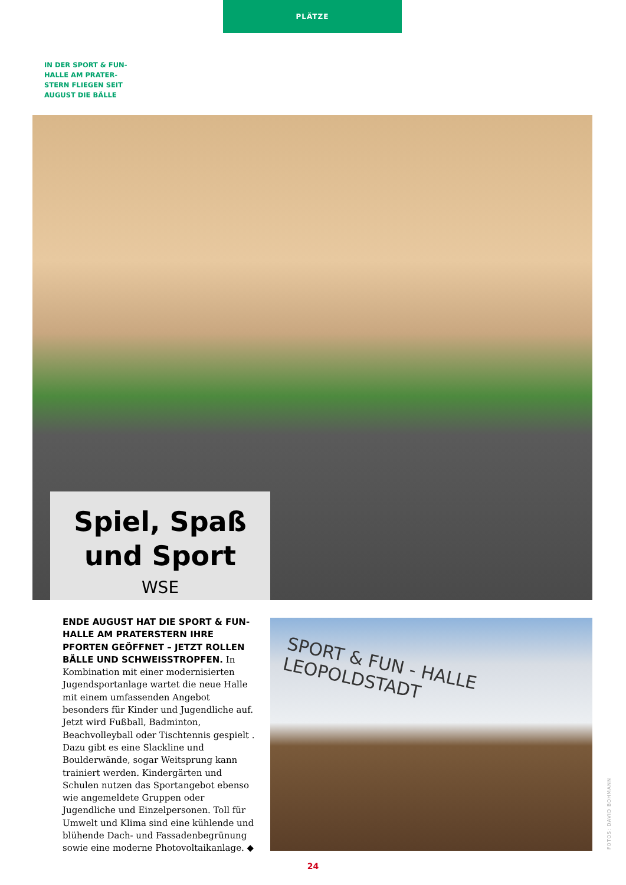PLÄTZE
IN DER SPORT & FUN-
HALLE AM PRATER-
STERN FLIEGEN SEIT
AUGUST DIE BÄLLE
Spiel, Spaß
und Sport
WSE
SPORT & FUN - HALLE LEOPOLDSTADT
ENDE AUGUST HAT DIE SPORT & FUN-HALLE AM PRATERSTERN IHRE PFORTEN GEÖFFNET – JETZT ROLLEN BÄLLE UND SCHWEISSTROPFEN. In Kombination mit einer modernisierten Jugendsportanlage wartet die neue Halle mit einem umfassenden Angebot besonders für Kinder und Jugendliche auf. Jetzt wird Fußball, Badminton, Beachvolleyball oder Tischtennis gespielt . Dazu gibt es eine Slackline und Boulderwände, sogar Weitsprung kann trainiert werden. Kindergärten und Schulen nutzen das Sportangebot ebenso wie angemeldete Gruppen oder Jugendliche und Einzelpersonen. Toll für Umwelt und Klima sind eine kühlende und blühende Dach- und Fassadenbegrünung sowie eine moderne Photovoltaikanlage. ◆
FOTOS: DAVID BOHMANN
24